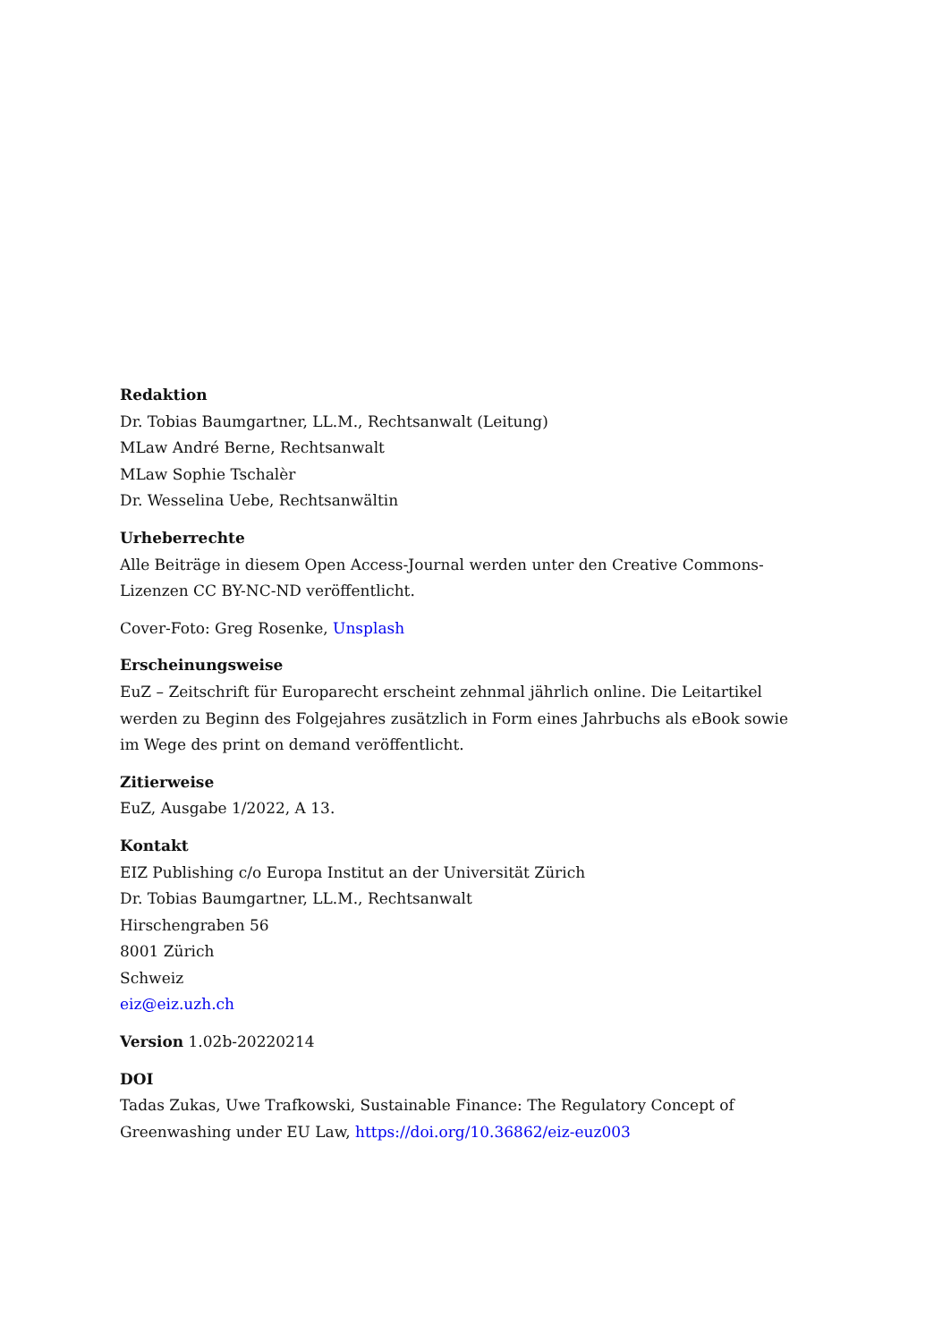Redaktion
Dr. Tobias Baumgartner, LL.M., Rechtsanwalt (Leitung)
MLaw André Berne, Rechtsanwalt
MLaw Sophie Tschalèr
Dr. Wesselina Uebe, Rechtsanwältin
Urheberrechte
Alle Beiträge in diesem Open Access-Journal werden unter den Creative Commons-Lizen­zen CC BY-NC-ND veröffentlicht.
Cover-Foto: Greg Rosenke, Unsplash
Erscheinungsweise
EuZ – Zeitschrift für Europarecht erscheint zehnmal jährlich online. Die Leitartikel werden zu Beginn des Folgejahres zusätzlich in Form eines Jahrbuchs als eBook sowie im Wege des print on demand veröffentlicht.
Zitierweise
EuZ, Ausgabe 1/2022, A 13.
Kontakt
EIZ Publishing c/o Europa Institut an der Universität Zürich
Dr. Tobias Baumgartner, LL.M., Rechtsanwalt
Hirschengraben 56
8001 Zürich
Schweiz
eiz@eiz.uzh.ch
Version 1.02b-20220214
DOI
Tadas Zukas, Uwe Trafkowski, Sustainable Finance: The Regulatory Concept of Greenwa­shing under EU Law, https://doi.org/10.36862/eiz-euz003